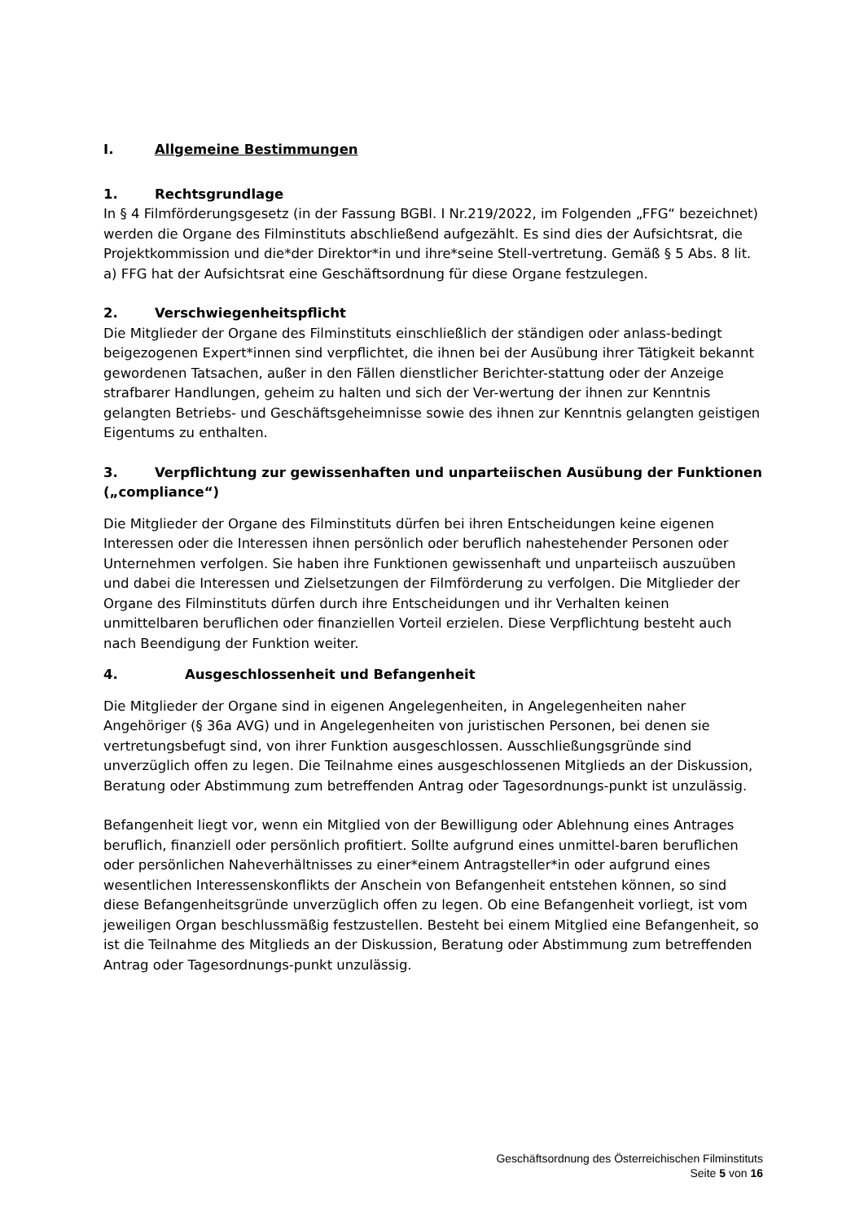I. Allgemeine Bestimmungen
1. Rechtsgrundlage
In § 4 Filmförderungsgesetz (in der Fassung BGBl. I Nr.219/2022, im Folgenden „FFG“ bezeichnet) werden die Organe des Filminstituts abschließend aufgezählt. Es sind dies der Aufsichtsrat, die Projektkommission und die*der Direktor*in und ihre*seine Stell-vertretung. Gemäß § 5 Abs. 8 lit. a) FFG hat der Aufsichtsrat eine Geschäftsordnung für diese Organe festzulegen.
2. Verschwiegenheitspflicht
Die Mitglieder der Organe des Filminstituts einschließlich der ständigen oder anlass-bedingt beigezogenen Expert*innen sind verpflichtet, die ihnen bei der Ausübung ihrer Tätigkeit bekannt gewordenen Tatsachen, außer in den Fällen dienstlicher Berichter-stattung oder der Anzeige strafbarer Handlungen, geheim zu halten und sich der Ver-wertung der ihnen zur Kenntnis gelangten Betriebs- und Geschäftsgeheimnisse sowie des ihnen zur Kenntnis gelangten geistigen Eigentums zu enthalten.
3. Verpflichtung zur gewissenhaften und unparteiischen Ausübung der Funktionen („compliance“)
Die Mitglieder der Organe des Filminstituts dürfen bei ihren Entscheidungen keine eigenen Interessen oder die Interessen ihnen persönlich oder beruflich nahestehender Personen oder Unternehmen verfolgen. Sie haben ihre Funktionen gewissenhaft und unparteiisch auszuüben und dabei die Interessen und Zielsetzungen der Filmförderung zu verfolgen. Die Mitglieder der Organe des Filminstituts dürfen durch ihre Entscheidungen und ihr Verhalten keinen unmittelbaren beruflichen oder finanziellen Vorteil erzielen. Diese Verpflichtung besteht auch nach Beendigung der Funktion weiter.
4. Ausgeschlossenheit und Befangenheit
Die Mitglieder der Organe sind in eigenen Angelegenheiten, in Angelegenheiten naher Angehöriger (§ 36a AVG) und in Angelegenheiten von juristischen Personen, bei denen sie vertretungsbefugt sind, von ihrer Funktion ausgeschlossen. Ausschließungsgründe sind unverzüglich offen zu legen. Die Teilnahme eines ausgeschlossenen Mitglieds an der Diskussion, Beratung oder Abstimmung zum betreffenden Antrag oder Tagesordnungs-punkt ist unzulässig.
Befangenheit liegt vor, wenn ein Mitglied von der Bewilligung oder Ablehnung eines Antrages beruflich, finanziell oder persönlich profitiert. Sollte aufgrund eines unmittel-baren beruflichen oder persönlichen Naheverhältnisses zu einer*einem Antragsteller*in oder aufgrund eines wesentlichen Interessenskonflikts der Anschein von Befangenheit entstehen können, so sind diese Befangenheitsgründe unverzüglich offen zu legen. Ob eine Befangenheit vorliegt, ist vom jeweiligen Organ beschlussmäßig festzustellen. Besteht bei einem Mitglied eine Befangenheit, so ist die Teilnahme des Mitglieds an der Diskussion, Beratung oder Abstimmung zum betreffenden Antrag oder Tagesordnungs-punkt unzulässig.
Geschäftsordnung des Österreichischen Filminstituts
Seite 5 von 16